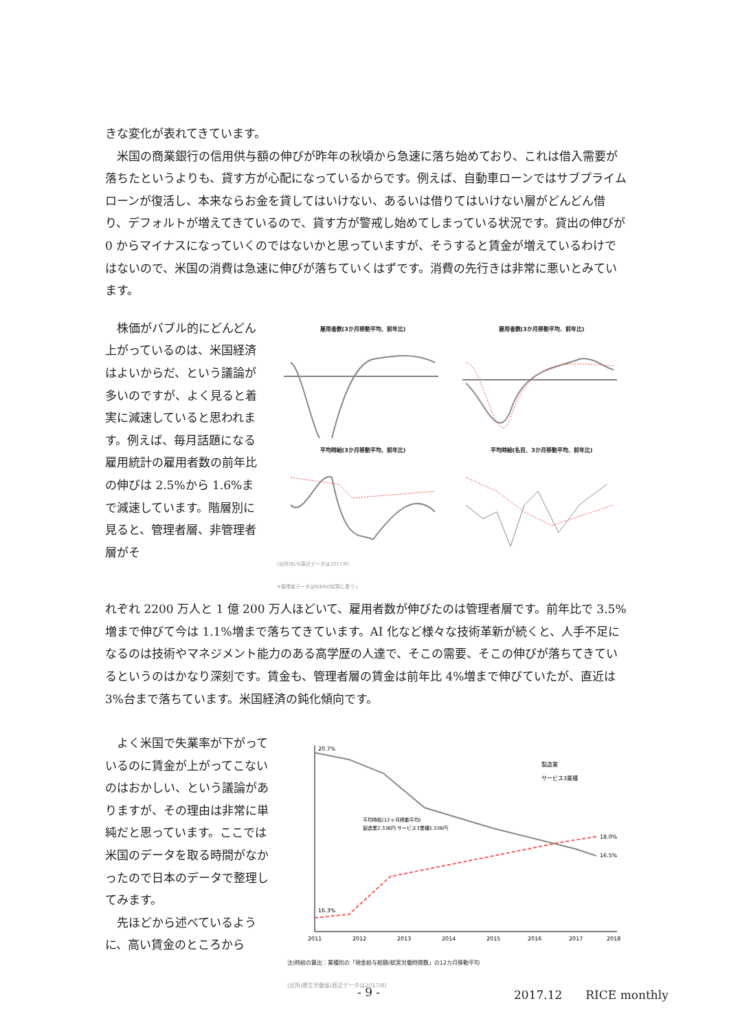きな変化が表れてきています。
　米国の商業銀行の信用供与額の伸びが昨年の秋頃から急速に落ち始めており、これは借入需要が落ちたというよりも、貸す方が心配になっているからです。例えば、自動車ローンではサブプライムローンが復活し、本来ならお金を貸してはいけない、あるいは借りてはいけない層がどんどん借り、デフォルトが増えてきているので、貸す方が警戒し始めてしまっている状況です。貸出の伸びが 0 からマイナスになっていくのではないかと思っていますが、そうすると賃金が増えているわけではないので、米国の消費は急速に伸びが落ちていくはずです。消費の先行きは非常に悪いとみています。
　株価がバブル的にどんどん上がっているのは、米国経済はよいからだ、という議論が多いのですが、よく見ると着実に減速していると思われます。例えば、毎月話題になる雇用統計の雇用者数の前年比の伸びは 2.5%から 1.6%まで減速しています。階層別に見ると、管理者層、非管理者層がそ
雇用者数(3か月移動平均、前年比) 雇用者数(3か月移動平均、前年比)
平均時給(3か月移動平均、前年比) 平均時給(名目、3か月移動平均、前年比)
(出所)BLS(直近データは2017/9)
※管理者データはNIERの試算に基づく
れぞれ 2200 万人と 1 億 200 万人ほどいて、雇用者数が伸びたのは管理者層です。前年比で 3.5%増まで伸びて今は 1.1%増まで落ちてきています。AI 化など様々な技術革新が続くと、人手不足になるのは技術やマネジメント能力のある高学歴の人達で、そこの需要、そこの伸びが落ちてきているというのはかなり深刻です。賃金も、管理者層の賃金は前年比 4%増まで伸びていたが、直近は 3%台まで落ちています。米国経済の鈍化傾向です。
　よく米国で失業率が下がっているのに賃金が上がってこないのはおかしい、という議論がありますが、その理由は非常に単純だと思っています。ここでは米国のデータを取る時間がなかったので日本のデータで整理してみます。
　先ほどから述べているように、高い賃金のところから
20.7%
16.5%
18.0%
16.3%
製造業
サービス3業種
2011
2012
2013
2014
2015
2016
2017
2018
平均時給(12ヶ月移動平均)
製造業2,336円 サービス3業種1,536円
注)時給の算出：業種別の「現金給与総額/総実労働時間数」の12カ月移動平均
(出所)厚生労働省(直近データは2017/8)
- 9 - 2017.12　　RICE monthly